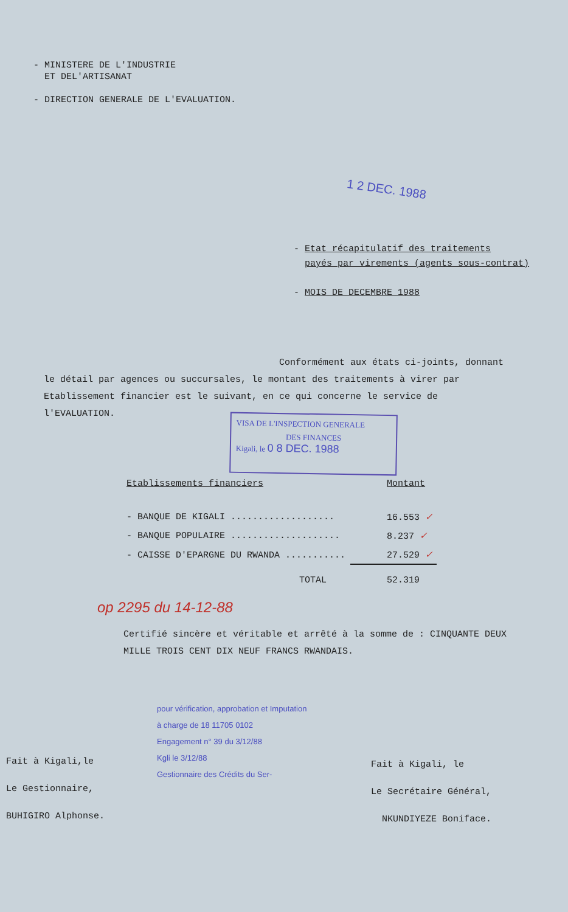- MINISTERE DE L'INDUSTRIE
ET DEL'ARTISANAT
- DIRECTION GENERALE DE L'EVALUATION.
1 2 DEC. 1988
- Etat récapitulatif des traitements
payés par virements (agents sous-contrat)
- MOIS DE DECEMBRE 1988
Conformément aux états ci-joints, donnant
le détail par agences ou succursales, le montant des traitements à virer par
Etablissement financier est le suivant, en ce qui concerne le service de
l'EVALUATION.
VISA DE L'INSPECTION GENERALE
DES FINANCES
Kigali, le 0 8 DEC. 1988
| Etablissements financiers | Montant |
| --- | --- |
| - BANQUE DE KIGALI ................... | 16.553 ✓ |
| - BANQUE POPULAIRE .................... | 8.237 ✓ |
| - CAISSE D'EPARGNE DU RWANDA ........... | 27.529 ✓ |
| TOTAL | 52.319 |
op 2295 du 14-12-88
Certifié sincère et véritable et arrêté à la somme de : CINQUANTE DEUX MILLE TROIS CENT DIX NEUF FRANCS RWANDAIS.
pour vérification, approbation et Imputation
à charge de 18 11705 0102
Engagement n° 39 du 3/12/88
Kgli le 3/12/88
Gestionnaire des Crédits du Ser-
Fait à Kigali,le
Le Gestionnaire,
BUHIGIRO Alphonse.
Fait à Kigali, le
Le Secrétaire Général,
NKUNDIYEZE Boniface.